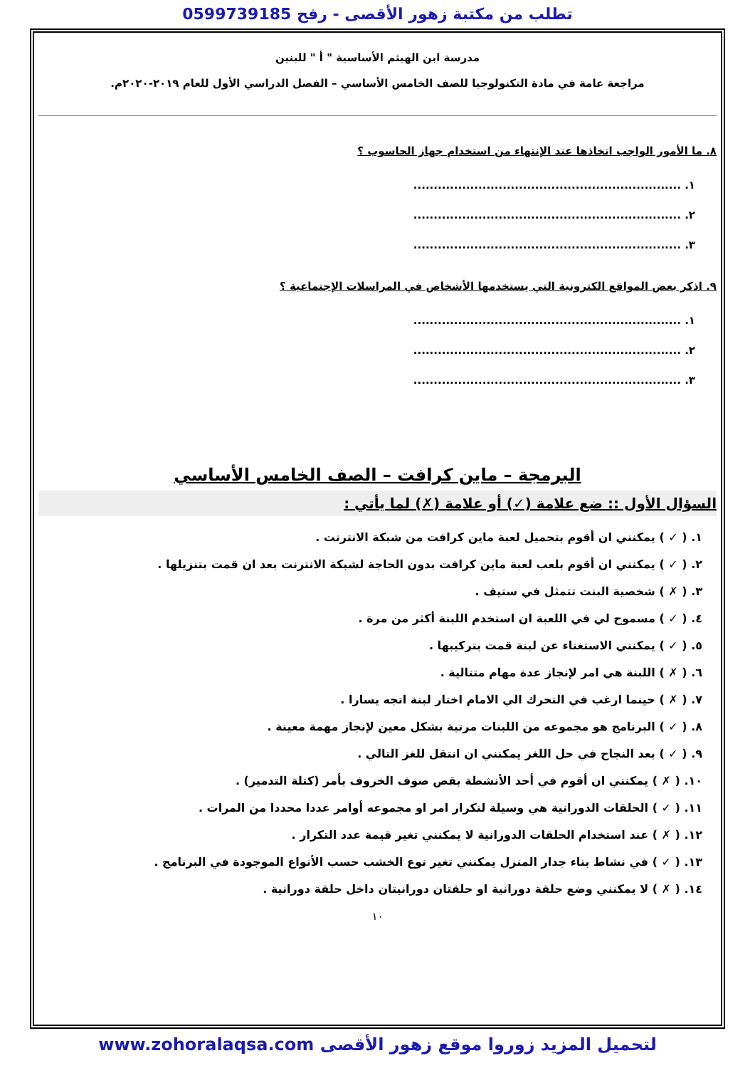تطلب من مكتبة زهور الأقصى - رفح 0599739185
مدرسة ابن الهيثم الأساسية " أ " للبنين
مراجعة عامة في مادة التكنولوجيا للصف الخامس الأساسي – الفصل الدراسي الأول للعام ٢٠١٩-٢٠٢٠م.
٨. ما الأمور الواجب اتخاذها عند الإنتهاء من استخدام جهاز الحاسوب ؟
١. ..................................................................
٢. ..................................................................
٣. ..................................................................
٩. اذكر بعض المواقع الكترونية التي يستخدمها الأشخاص في المراسلات الإجتماعية ؟
١. ..................................................................
٢. ..................................................................
٣. ..................................................................
البرمجة – ماين كرافت – الصف الخامس الأساسي
السؤال الأول :: ضع علامة (✓) أو علامة (✗) لما يأتي :
١. ( ✓ ) يمكنني ان أقوم بتحميل لعبة ماين كرافت من شبكة الانترنت .
٢. ( ✓ ) يمكنني ان أقوم بلعب لعبة ماين كرافت بدون الحاجة لشبكة الانترنت بعد ان قمت بتنزيلها .
٣. ( ✗ ) شخصية البنت تتمثل في ستيف .
٤. ( ✓ ) مسموح لي في اللعبة ان استخدم اللبنة أكثر من مرة .
٥. ( ✓ ) يمكنني الاستغناء عن لبنة قمت بتركيبها .
٦. ( ✗ ) اللبنة هي امر لإنجاز عدة مهام متتالية .
٧. ( ✗ ) حينما ارغب في التحرك الي الامام اختار لبنة اتجه يسارا .
٨. ( ✓ ) البرنامج هو مجموعه من اللبنات مرتبة بشكل معين لإنجاز مهمة معينة .
٩. ( ✓ ) بعد النجاح في حل اللغز يمكنني ان انتقل للغز التالي .
١٠. ( ✗ ) يمكنني ان أقوم في أحد الأنشطة بقص صوف الخروف بأمر (كتلة التدمير) .
١١. ( ✓ ) الحلقات الدورانية هي وسيلة لتكرار امر او مجموعه أوامر عددا محددا من المرات .
١٢. ( ✗ ) عند استخدام الحلقات الدورانية لا يمكنني تغير قيمة عدد التكرار .
١٣. ( ✓ ) في نشاط بناء جدار المنزل يمكنني تغير نوع الخشب حسب الأنواع الموجودة في البرنامج .
١٤. ( ✗ ) لا يمكنني وضع حلقة دورانية او حلقتان دورانيتان داخل حلقة دورانية .
١٠
لتحميل المزيد زوروا موقع زهور الأقصى www.zohoralaqsa.com